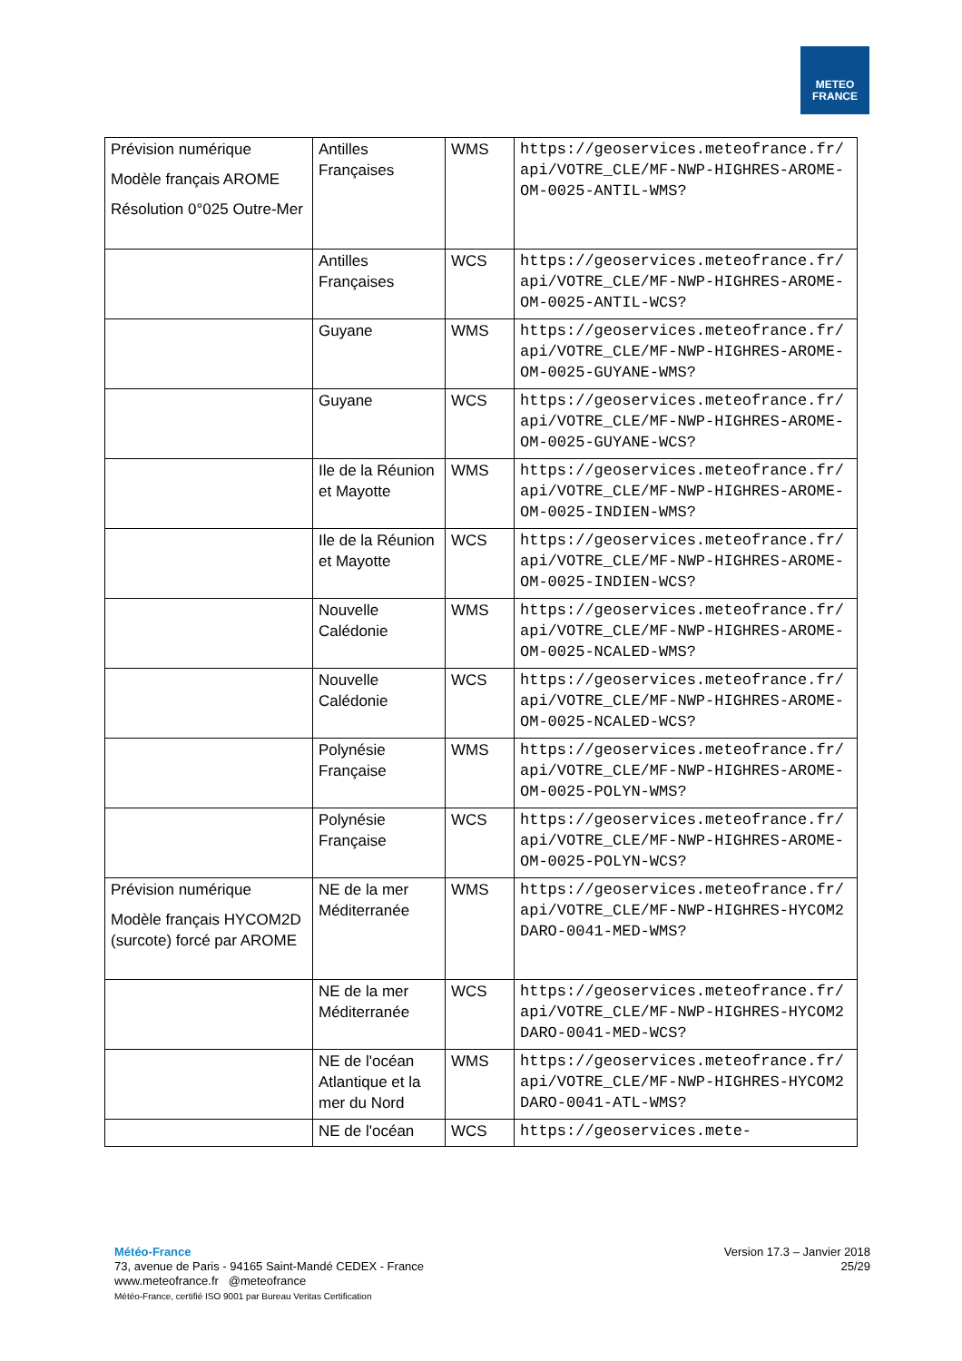METEO
FRANCE
| Prévision numérique Modèle français AROME Résolution 0°025 Outre-Mer | Antilles Françaises | WMS | https://geoservices.meteofrance.fr/api/VOTRE_CLE/MF-NWP-HIGHRES-AROME-OM-0025-ANTIL-WMS? |
| | Antilles Françaises | WCS | https://geoservices.meteofrance.fr/api/VOTRE_CLE/MF-NWP-HIGHRES-AROME-OM-0025-ANTIL-WCS? |
| | Guyane | WMS | https://geoservices.meteofrance.fr/api/VOTRE_CLE/MF-NWP-HIGHRES-AROME-OM-0025-GUYANE-WMS? |
| | Guyane | WCS | https://geoservices.meteofrance.fr/api/VOTRE_CLE/MF-NWP-HIGHRES-AROME-OM-0025-GUYANE-WCS? |
| | Ile de la Réunion et Mayotte | WMS | https://geoservices.meteofrance.fr/api/VOTRE_CLE/MF-NWP-HIGHRES-AROME-OM-0025-INDIEN-WMS? |
| | Ile de la Réunion et Mayotte | WCS | https://geoservices.meteofrance.fr/api/VOTRE_CLE/MF-NWP-HIGHRES-AROME-OM-0025-INDIEN-WCS? |
| | Nouvelle Calédonie | WMS | https://geoservices.meteofrance.fr/api/VOTRE_CLE/MF-NWP-HIGHRES-AROME-OM-0025-NCALED-WMS? |
| | Nouvelle Calédonie | WCS | https://geoservices.meteofrance.fr/api/VOTRE_CLE/MF-NWP-HIGHRES-AROME-OM-0025-NCALED-WCS? |
| | Polynésie Française | WMS | https://geoservices.meteofrance.fr/api/VOTRE_CLE/MF-NWP-HIGHRES-AROME-OM-0025-POLYN-WMS? |
| | Polynésie Française | WCS | https://geoservices.meteofrance.fr/api/VOTRE_CLE/MF-NWP-HIGHRES-AROME-OM-0025-POLYN-WCS? |
| Prévision numérique Modèle français HYCOM2D (surcote) forcé par AROME | NE de la mer Méditerranée | WMS | https://geoservices.meteofrance.fr/api/VOTRE_CLE/MF-NWP-HIGHRES-HYCOM2DARO-0041-MED-WMS? |
| | NE de la mer Méditerranée | WCS | https://geoservices.meteofrance.fr/api/VOTRE_CLE/MF-NWP-HIGHRES-HYCOM2DARO-0041-MED-WCS? |
| | NE de l'océan Atlantique et la mer du Nord | WMS | https://geoservices.meteofrance.fr/api/VOTRE_CLE/MF-NWP-HIGHRES-HYCOM2DARO-0041-ATL-WMS? |
| | NE de l'océan | WCS | https://geoservices.mete- |
Météo-France
73, avenue de Paris - 94165 Saint-Mandé CEDEX - France
www.meteofrance.fr @meteofrance
Météo-France, certifié ISO 9001 par Bureau Veritas Certification
Version 17.3 – Janvier 2018
25/29